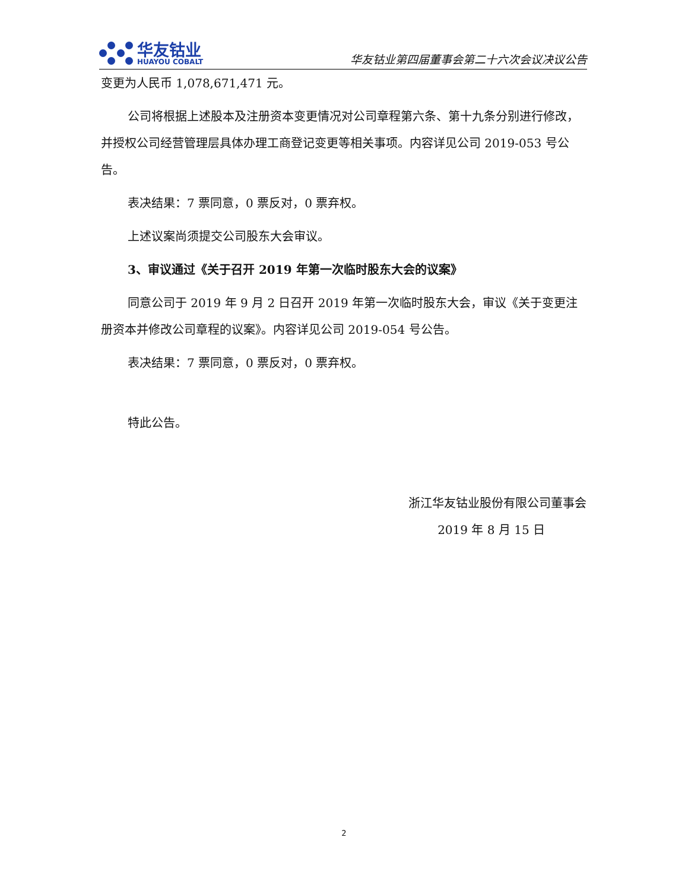华友钴业
HUAYOU COBALT
华友钴业第四届董事会第二十六次会议决议公告
变更为人民币 1,078,671,471 元。
公司将根据上述股本及注册资本变更情况对公司章程第六条、第十九条分别进行修改，并授权公司经营管理层具体办理工商登记变更等相关事项。内容详见公司 2019-053 号公告。
表决结果：7 票同意，0 票反对，0 票弃权。
上述议案尚须提交公司股东大会审议。
3、审议通过《关于召开 2019 年第一次临时股东大会的议案》
同意公司于 2019 年 9 月 2 日召开 2019 年第一次临时股东大会，审议《关于变更注册资本并修改公司章程的议案》。内容详见公司 2019-054 号公告。
表决结果：7 票同意，0 票反对，0 票弃权。
特此公告。
浙江华友钴业股份有限公司董事会
2019 年 8 月 15 日
2